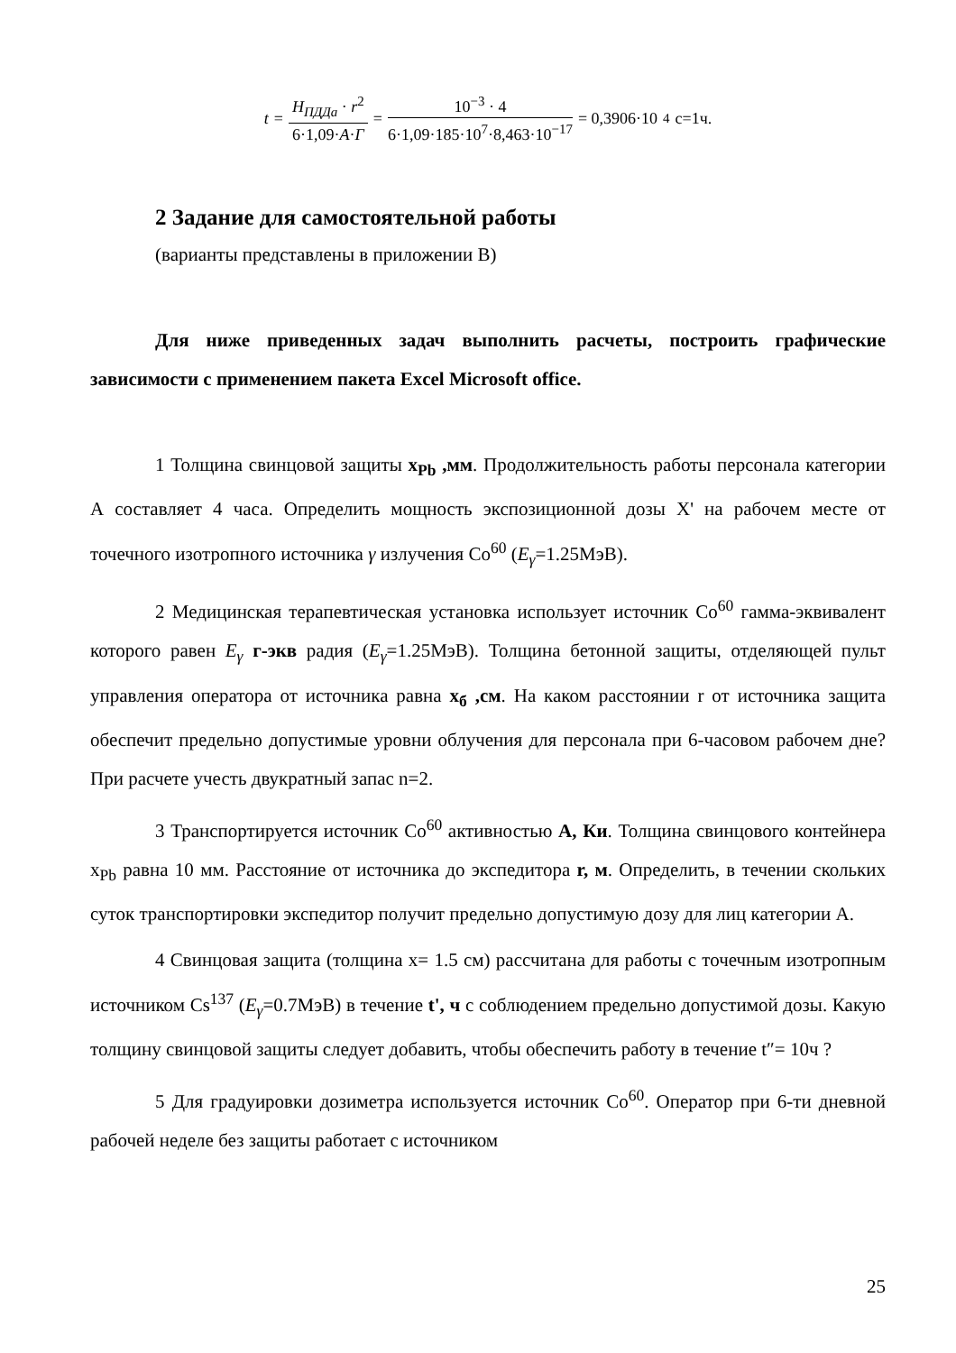t = H<sub>ПДДа</sub> · r<sup>2</sup> 6·1,09·A·Г = 10<sup>−3</sup> · 4 6·1,09·185·10<sup>7</sup>·8,463·10<sup>−17</sup> = 0,3906·10<sup>4</sup> с=1ч.
2 Задание для самостоятельной работы
(варианты представлены в приложении В)
Для ниже приведенных задач выполнить расчеты, построить графические зависимости с применением пакета Excel Microsoft office.
1 Толщина свинцовой защиты х<sub>Pb</sub> ,мм. Продолжительность работы персонала категории А составляет 4 часа. Определить мощность экспозиционной дозы Х' на рабочем месте от точечного изотропного источника γ излучения Co<sup>60</sup> (E<sub>γ</sub>=1.25МэВ).
2 Медицинская терапевтическая установка использует источник Co<sup>60</sup> гамма-эквивалент которого равен E<sub>γ</sub> г-экв радия (E<sub>γ</sub>=1.25МэВ). Толщина бетонной защиты, отделяющей пульт управления оператора от источника равна х<sub>б</sub> ,см. На каком расстоянии r от источника защита обеспечит предельно допустимые уровни облучения для персонала при 6-часовом рабочем дне? При расчете учесть двукратный запас n=2.
3 Транспортируется источник Co<sup>60</sup> активностью А, Ки. Толщина свинцового контейнера х<sub>Pb</sub> равна 10 мм. Расстояние от источника до экспедитора r, м. Определить, в течении скольких суток транспортировки экспедитор получит предельно допустимую дозу для лиц категории А.
4 Свинцовая защита (толщина х= 1.5 см) рассчитана для работы с точечным изотропным источником Cs<sup>137</sup> (E<sub>γ</sub>=0.7МэВ) в течение t', ч с соблюдением предельно допустимой дозы. Какую толщину свинцовой защиты следует добавить, чтобы обеспечить работу в течение t″= 10ч ?
5 Для градуировки дозиметра используется источник Co<sup>60</sup>. Оператор при 6-ти дневной рабочей неделе без защиты работает с источником
25